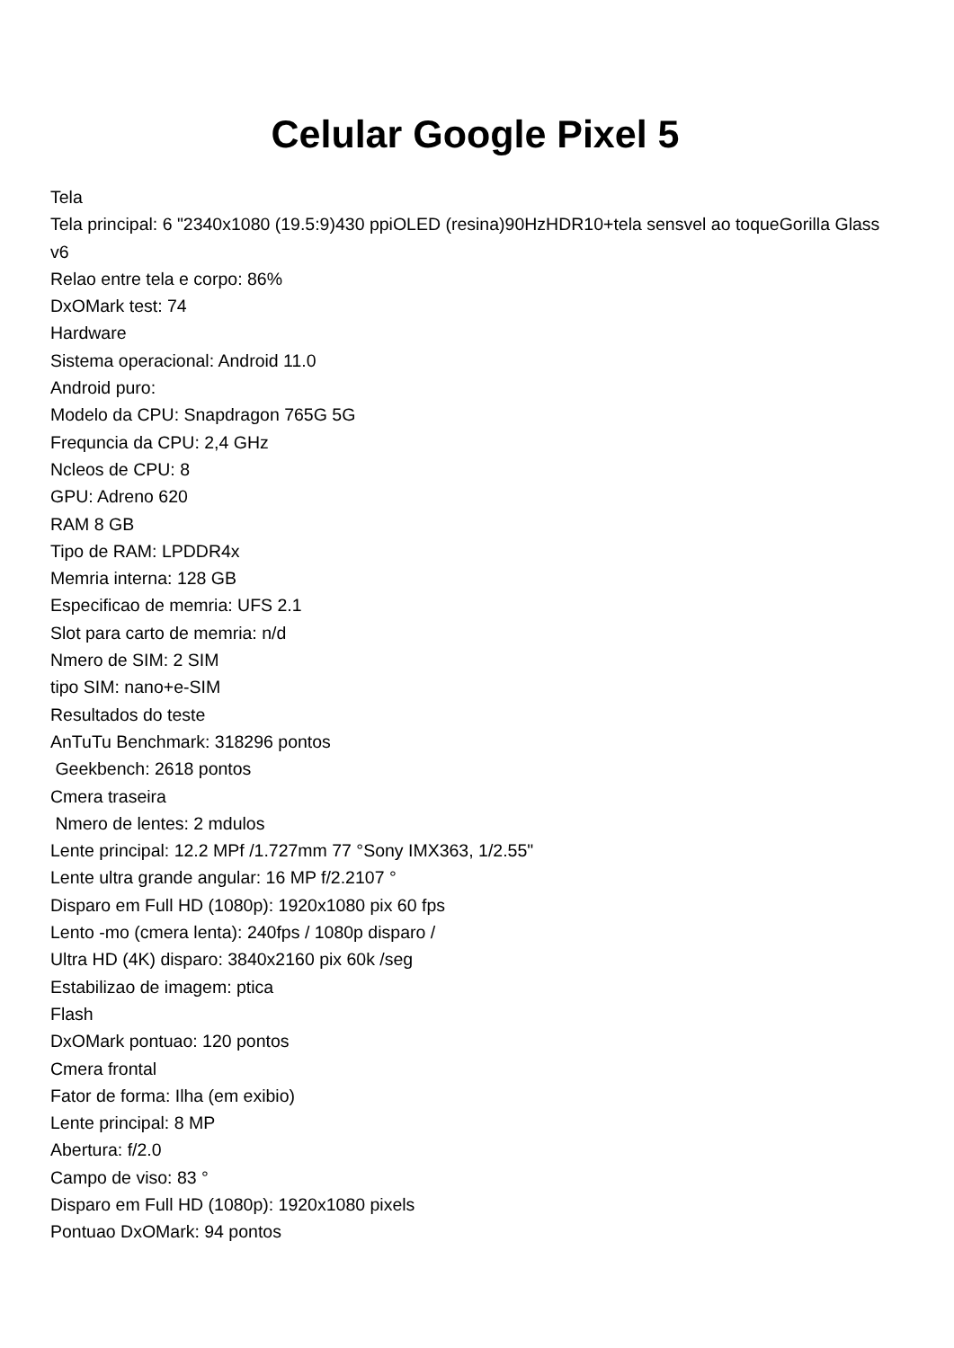Celular Google Pixel 5
Tela
Tela principal: 6 "2340x1080 (19.5:9)430 ppiOLED (resina)90HzHDR10+tela sensvel ao toqueGorilla Glass v6
Relao entre tela e corpo: 86%
DxOMark test: 74
Hardware
Sistema operacional: Android 11.0
Android puro:
Modelo da CPU: Snapdragon 765G 5G
Frequncia da CPU: 2,4 GHz
Ncleos de CPU: 8
GPU: Adreno 620
RAM 8 GB
Tipo de RAM: LPDDR4x
Memria interna: 128 GB
Especificao de memria: UFS 2.1
Slot para carto de memria: n/d
Nmero de SIM: 2 SIM
tipo SIM: nano+e-SIM
Resultados do teste
AnTuTu Benchmark: 318296 pontos
Geekbench: 2618 pontos
Cmera traseira
Nmero de lentes: 2 mdulos
Lente principal: 12.2 MPf /1.727mm 77 °Sony IMX363, 1/2.55"
Lente ultra grande angular: 16 MP f/2.2107 °
Disparo em Full HD (1080p): 1920x1080 pix 60 fps
Lento -mo (cmera lenta): 240fps / 1080p disparo /
Ultra HD (4K) disparo: 3840x2160 pix 60k /seg
Estabilizao de imagem: ptica
Flash
DxOMark pontuao: 120 pontos
Cmera frontal
Fator de forma: Ilha (em exibio)
Lente principal: 8 MP
Abertura: f/2.0
Campo de viso: 83 °
Disparo em Full HD (1080p): 1920x1080 pixels
Pontuao DxOMark: 94 pontos